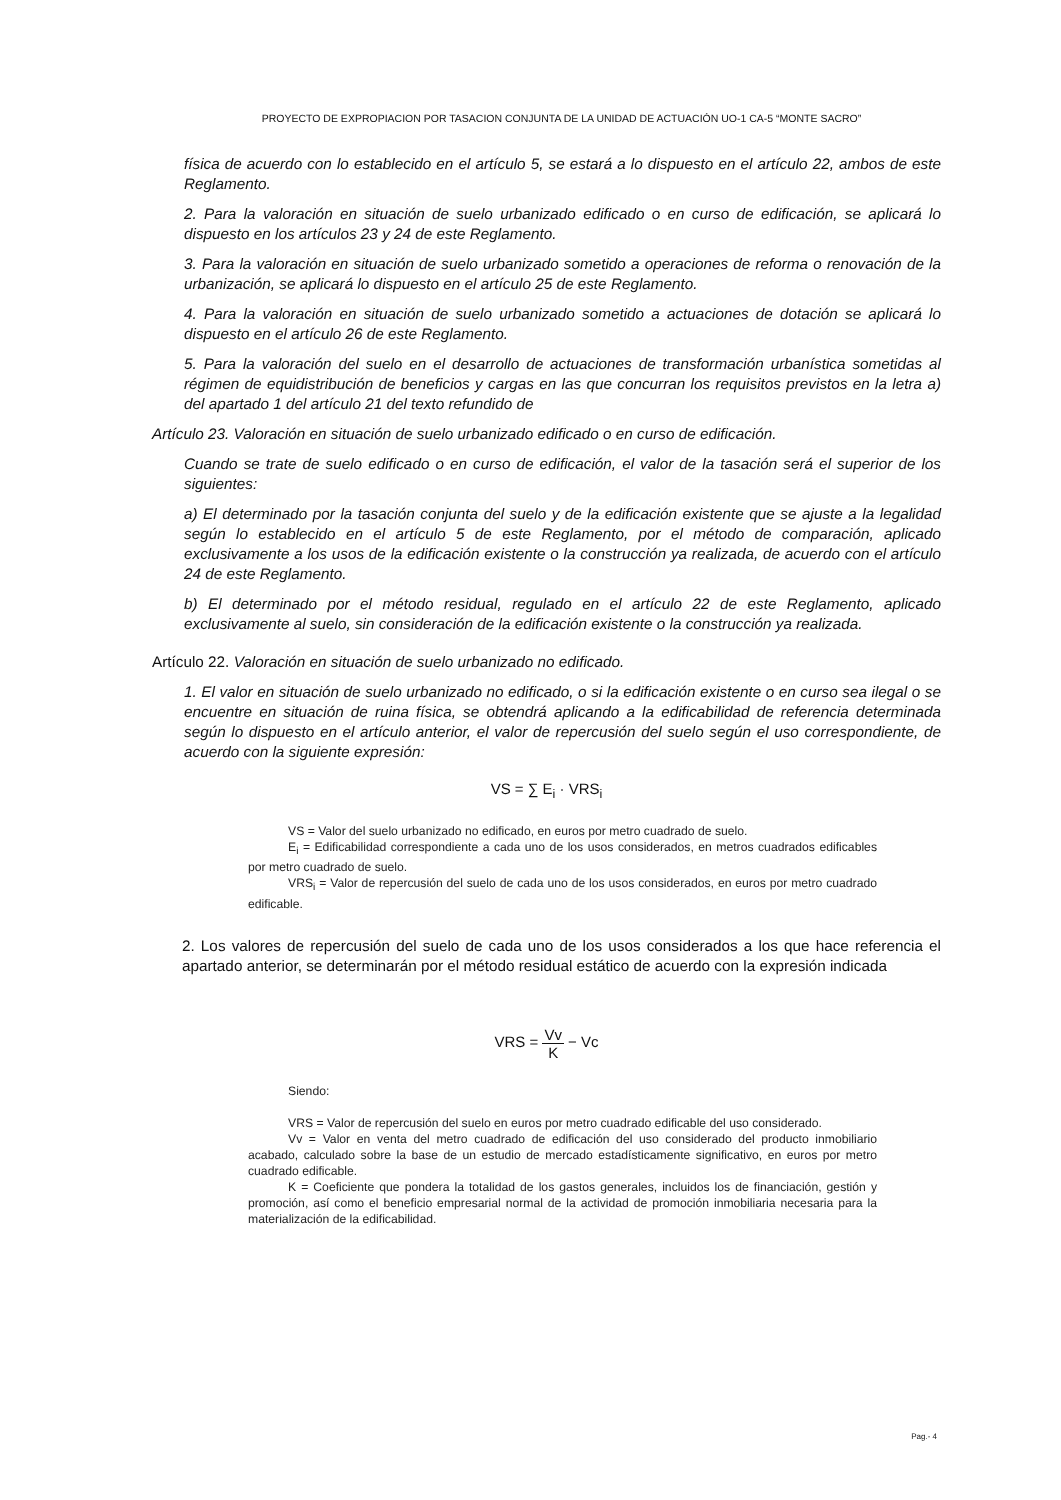PROYECTO DE EXPROPIACION POR TASACION CONJUNTA DE LA UNIDAD DE ACTUACIÓN UO-1 CA-5 “MONTE SACRO”
física de acuerdo con lo establecido en el artículo 5, se estará a lo dispuesto en el artículo 22, ambos de este Reglamento.
2. Para la valoración en situación de suelo urbanizado edificado o en curso de edificación, se aplicará lo dispuesto en los artículos 23 y 24 de este Reglamento.
3. Para la valoración en situación de suelo urbanizado sometido a operaciones de reforma o renovación de la urbanización, se aplicará lo dispuesto en el artículo 25 de este Reglamento.
4. Para la valoración en situación de suelo urbanizado sometido a actuaciones de dotación se aplicará lo dispuesto en el artículo 26 de este Reglamento.
5. Para la valoración del suelo en el desarrollo de actuaciones de transformación urbanística sometidas al régimen de equidistribución de beneficios y cargas en las que concurran los requisitos previstos en la letra a) del apartado 1 del artículo 21 del texto refundido de
Artículo 23. Valoración en situación de suelo urbanizado edificado o en curso de edificación.
Cuando se trate de suelo edificado o en curso de edificación, el valor de la tasación será el superior de los siguientes:
a) El determinado por la tasación conjunta del suelo y de la edificación existente que se ajuste a la legalidad según lo establecido en el artículo 5 de este Reglamento, por el método de comparación, aplicado exclusivamente a los usos de la edificación existente o la construcción ya realizada, de acuerdo con el artículo 24 de este Reglamento.
b) El determinado por el método residual, regulado en el artículo 22 de este Reglamento, aplicado exclusivamente al suelo, sin consideración de la edificación existente o la construcción ya realizada.
Artículo 22. Valoración en situación de suelo urbanizado no edificado.
1. El valor en situación de suelo urbanizado no edificado, o si la edificación existente o en curso sea ilegal o se encuentre en situación de ruina física, se obtendrá aplicando a la edificabilidad de referencia determinada según lo dispuesto en el artículo anterior, el valor de repercusión del suelo según el uso correspondiente, de acuerdo con la siguiente expresión:
VS = ∑ E<sub>i</sub> · VRS<sub>i</sub>
VS = Valor del suelo urbanizado no edificado, en euros por metro cuadrado de suelo.
E<sub>i</sub> = Edificabilidad correspondiente a cada uno de los usos considerados, en metros cuadrados edificables por metro cuadrado de suelo.
VRS<sub>i</sub> = Valor de repercusión del suelo de cada uno de los usos considerados, en euros por metro cuadrado edificable.
2. Los valores de repercusión del suelo de cada uno de los usos considerados a los que hace referencia el apartado anterior, se determinarán por el método residual estático de acuerdo con la expresión indicada
VRS = Vv K − Vc
Siendo:
VRS = Valor de repercusión del suelo en euros por metro cuadrado edificable del uso considerado.
Vv = Valor en venta del metro cuadrado de edificación del uso considerado del producto inmobiliario acabado, calculado sobre la base de un estudio de mercado estadísticamente significativo, en euros por metro cuadrado edificable.
K = Coeficiente que pondera la totalidad de los gastos generales, incluidos los de financiación, gestión y promoción, así como el beneficio empresarial normal de la actividad de promoción inmobiliaria necesaria para la materialización de la edificabilidad.
Pag.- 4